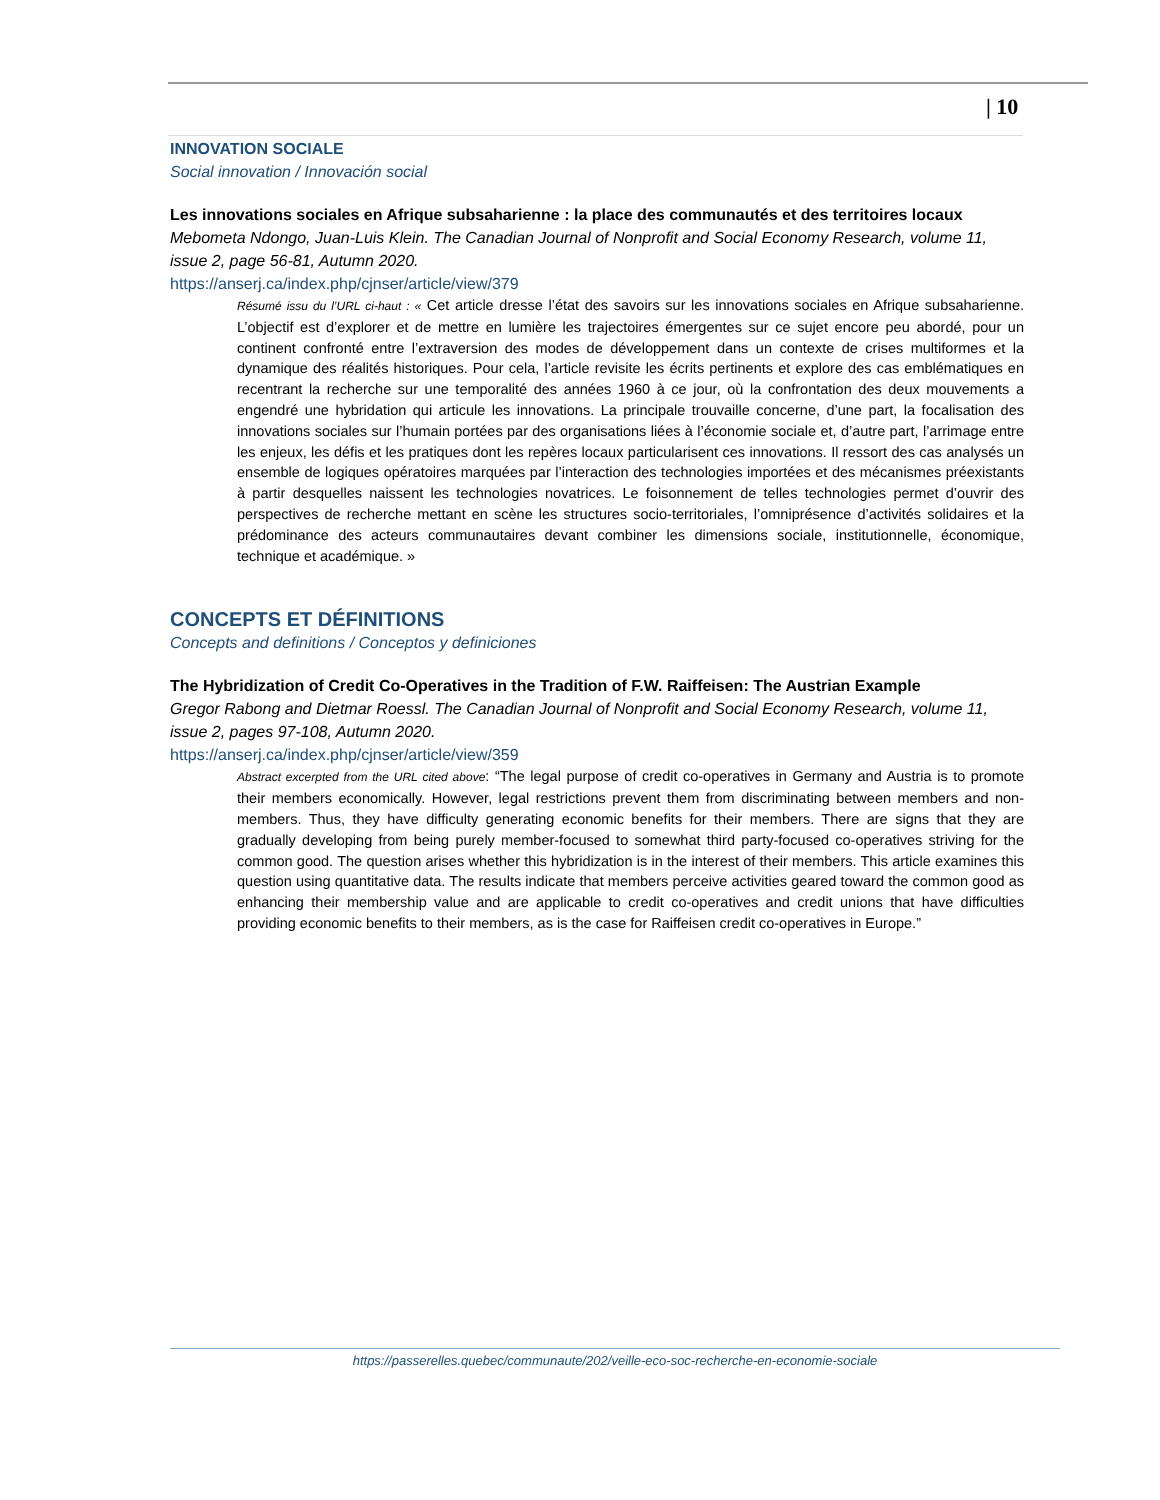| 10
INNOVATION SOCIALE
Social innovation / Innovación social
Les innovations sociales en Afrique subsaharienne : la place des communautés et des territoires locaux
Mebometa Ndongo, Juan-Luis Klein. The Canadian Journal of Nonprofit and Social Economy Research, volume 11, issue 2, page 56-81, Autumn 2020.
https://anserj.ca/index.php/cjnser/article/view/379
Résumé issu du l’URL ci-haut : « Cet article dresse l’état des savoirs sur les innovations sociales en Afrique subsaharienne. L’objectif est d’explorer et de mettre en lumière les trajectoires émergentes sur ce sujet encore peu abordé, pour un continent confronté entre l’extraversion des modes de développement dans un contexte de crises multiformes et la dynamique des réalités historiques. Pour cela, l’article revisite les écrits pertinents et explore des cas emblématiques en recentrant la recherche sur une temporalité des années 1960 à ce jour, où la confrontation des deux mouvements a engendré une hybridation qui articule les innovations. La principale trouvaille concerne, d’une part, la focalisation des innovations sociales sur l’humain portées par des organisations liées à l’économie sociale et, d’autre part, l’arrimage entre les enjeux, les défis et les pratiques dont les repères locaux particularisent ces innovations. Il ressort des cas analysés un ensemble de logiques opératoires marquées par l’interaction des technologies importées et des mécanismes préexistants à partir desquelles naissent les technologies novatrices. Le foisonnement de telles technologies permet d’ouvrir des perspectives de recherche mettant en scène les structures socio-territoriales, l’omniprésence d’activités solidaires et la prédominance des acteurs communautaires devant combiner les dimensions sociale, institutionnelle, économique, technique et académique. »
CONCEPTS ET DÉFINITIONS
Concepts and definitions / Conceptos y definiciones
The Hybridization of Credit Co-Operatives in the Tradition of F.W. Raiffeisen: The Austrian Example
Gregor Rabong and Dietmar Roessl. The Canadian Journal of Nonprofit and Social Economy Research, volume 11, issue 2, pages 97-108, Autumn 2020.
https://anserj.ca/index.php/cjnser/article/view/359
Abstract excerpted from the URL cited above: “The legal purpose of credit co-operatives in Germany and Austria is to promote their members economically. However, legal restrictions prevent them from discriminating between members and non-members. Thus, they have difficulty generating economic benefits for their members. There are signs that they are gradually developing from being purely member-focused to somewhat third party-focused co-operatives striving for the common good. The question arises whether this hybridization is in the interest of their members. This article examines this question using quantitative data. The results indicate that members perceive activities geared toward the common good as enhancing their membership value and are applicable to credit co-operatives and credit unions that have difficulties providing economic benefits to their members, as is the case for Raiffeisen credit co-operatives in Europe.”
https://passerelles.quebec/communaute/202/veille-eco-soc-recherche-en-economie-sociale